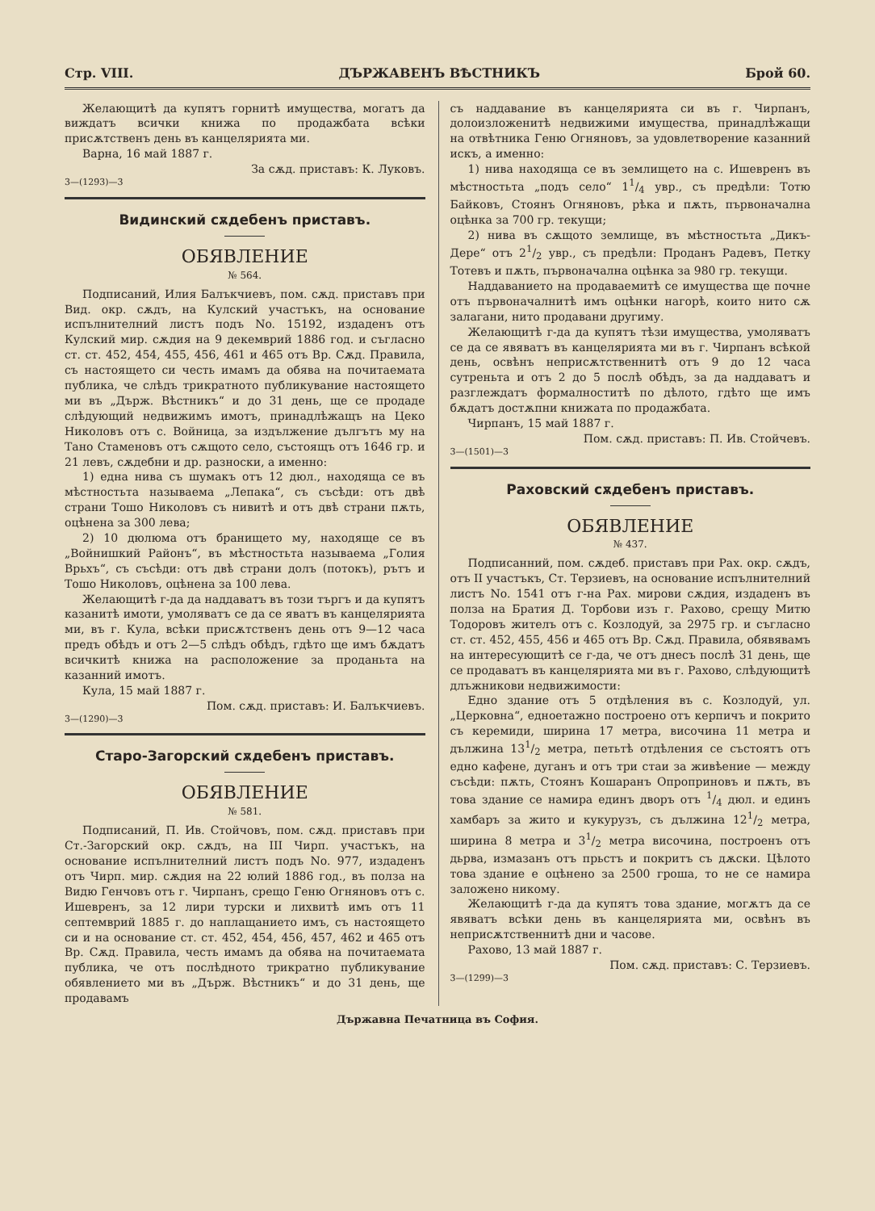Стр. VIII. ДЪРЖАВЕНЪ ВѢСТНИКЪ Брой 60.
Желающитѣ да купятъ горнитѣ имущества, могатъ да виждатъ всички книжа по продажбата всѣки присѫтственъ день въ канцелярията ми.
Варна, 16 май 1887 г.
За сѫд. приставъ: К. Луковъ.
3—(1293)—3
Видинский сѫдебенъ приставъ.
ОБЯВЛЕНИЕ
№ 564.
Подписаний, Илия Балъкчиевъ, пом. сѫд. приставъ при Вид. окр. сѫдъ, на Кулский участъкъ, на основание испълнителний листъ подъ No. 15192, издаденъ отъ Кулский мир. сѫдия на 9 декемврий 1886 год. и съгласно ст. ст. 452, 454, 455, 456, 461 и 465 отъ Вр. Сѫд. Правила, съ настоящето си честь имамъ да обява на почитаемата публика, че слѣдъ трикратното публикувание настоящето ми въ „Държ. Вѣстникъ“ и до 31 день, ще се продаде слѣдующий недвижимъ имотъ, принадлѣжащъ на Цеко Николовъ отъ с. Войница, за издължение дългътъ му на Тано Стаменовъ отъ сѫщото село, състоящъ отъ 1646 гр. и 21 левъ, сѫдебни и др. разноски, а именно:
1) една нива съ шумакъ отъ 12 дюл., находяща се въ мѣстностьта называема „Лепака“, съ съсѣди: отъ двѣ страни Тошо Николовъ съ нивитѣ и отъ двѣ страни пѫть, оцѣнена за 300 лева;
2) 10 дюлюма отъ бранището му, находяще се въ „Войнишкий Районъ“, въ мѣстностьта называема „Голия Врьхъ“, съ съсѣди: отъ двѣ страни долъ (потокъ), рътъ и Тошо Николовъ, оцѣнена за 100 лева.
Желающитѣ г-да да наддаватъ въ този търгъ и да купятъ казанитѣ имоти, умоляватъ се да се яватъ въ канцелярията ми, въ г. Кула, всѣки присѫтственъ день отъ 9—12 часа предъ обѣдъ и отъ 2—5 слѣдъ обѣдъ, гдѣто ще имъ бѫдатъ всичкитѣ книжа на расположение за проданьта на казанний имотъ.
Кула, 15 май 1887 г.
Пом. сѫд. приставъ: И. Балъкчиевъ.
3—(1290)—3
Старо-Загорский сѫдебенъ приставъ.
ОБЯВЛЕНИЕ
№ 581.
Подписаний, П. Ив. Стойчовъ, пом. сѫд. приставъ при Ст.-Загорский окр. сѫдъ, на III Чирп. участъкъ, на основание испълнителний листъ подъ No. 977, издаденъ отъ Чирп. мир. сѫдия на 22 юлий 1886 год., въ полза на Видю Генчовъ отъ г. Чирпанъ, срещо Геню Огняновъ отъ с. Ишевренъ, за 12 лири турски и лихвитѣ имъ отъ 11 септемврий 1885 г. до наплащанието имъ, съ настоящето си и на основание ст. ст. 452, 454, 456, 457, 462 и 465 отъ Вр. Сѫд. Правила, честь имамъ да обява на почитаемата публика, че отъ послѣдното трикратно публикувание обявлението ми въ „Държ. Вѣстникъ“ и до 31 день, ще продавамъ
съ наддавание въ канцелярията си въ г. Чирпанъ, долоизложенитѣ недвижими имущества, принадлѣжащи на отвѣтника Геню Огняновъ, за удовлетворение казанний искъ, а именно:
1) нива находяща се въ землището на с. Ишевренъ въ мѣстностьта „подъ село“ 11/4 увр., съ предѣли: Тотю Байковъ, Стоянъ Огняновъ, рѣка и пѫть, първоначална оцѣнка за 700 гр. текущи;
2) нива въ сѫщото землище, въ мѣстностьта „Дикъ-Дере“ отъ 21/2 увр., съ предѣли: Проданъ Радевъ, Петку Тотевъ и пѫть, първоначална оцѣнка за 980 гр. текущи.
Наддаванието на продаваемитѣ се имущества ще почне отъ първоначалнитѣ имъ оцѣнки нагорѣ, които нито сѫ залагани, нито продавани другиму.
Желающитѣ г-да да купятъ тѣзи имущества, умоляватъ се да се явяватъ въ канцелярията ми въ г. Чирпанъ всѣкой день, освѣнъ неприсѫтственнитѣ отъ 9 до 12 часа сутреньта и отъ 2 до 5 послѣ обѣдъ, за да наддаватъ и разглеждатъ формалноститѣ по дѣлото, гдѣто ще имъ бѫдатъ достѫпни книжата по продажбата.
Чирпанъ, 15 май 1887 г.
Пом. сѫд. приставъ: П. Ив. Стойчевъ.
3—(1501)—3
Раховский сѫдебенъ приставъ.
ОБЯВЛЕНИЕ
№ 437.
Подписанний, пом. сѫдеб. приставъ при Рах. окр. сѫдъ, отъ II участъкъ, Ст. Терзиевъ, на основание испълнителний листъ No. 1541 отъ г-на Рах. мирови сѫдия, издаденъ въ полза на Братия Д. Торбови изъ г. Рахово, срещу Митю Тодоровъ жителъ отъ с. Козлодуй, за 2975 гр. и съгласно ст. ст. 452, 455, 456 и 465 отъ Вр. Сѫд. Правила, обявявамъ на интересующитѣ се г-да, че отъ днесъ послѣ 31 день, ще се продаватъ въ канцелярията ми въ г. Рахово, слѣдующитѣ длъжникови недвижимости:
Едно здание отъ 5 отдѣления въ с. Козлодуй, ул. „Церковна“, едноетажно построено отъ керпичъ и покрито съ керемиди, ширина 17 метра, височина 11 метра и дължина 131/2 метра, петьтѣ отдѣления се състоятъ отъ едно кафене, дуганъ и отъ три стаи за живѣение — между съсѣди: пѫть, Стоянъ Кошаранъ Опроприновъ и пѫть, въ това здание се намира единъ дворъ отъ 1/4 дюл. и единъ хамбаръ за жито и кукурузъ, съ дължина 121/2 метра, ширина 8 метра и 31/2 метра височина, построенъ отъ дьрва, измазанъ отъ прьстъ и покритъ съ дѫски. Цѣлото това здание е оцѣнено за 2500 гроша, то не се намира заложено никому.
Желающитѣ г-да да купятъ това здание, могѫтъ да се явяватъ всѣки день въ канцелярията ми, освѣнъ въ неприсѫтственнитѣ дни и часове.
Рахово, 13 май 1887 г.
Пом. сѫд. приставъ: С. Терзиевъ.
3—(1299)—3
Държавна Печатница въ София.